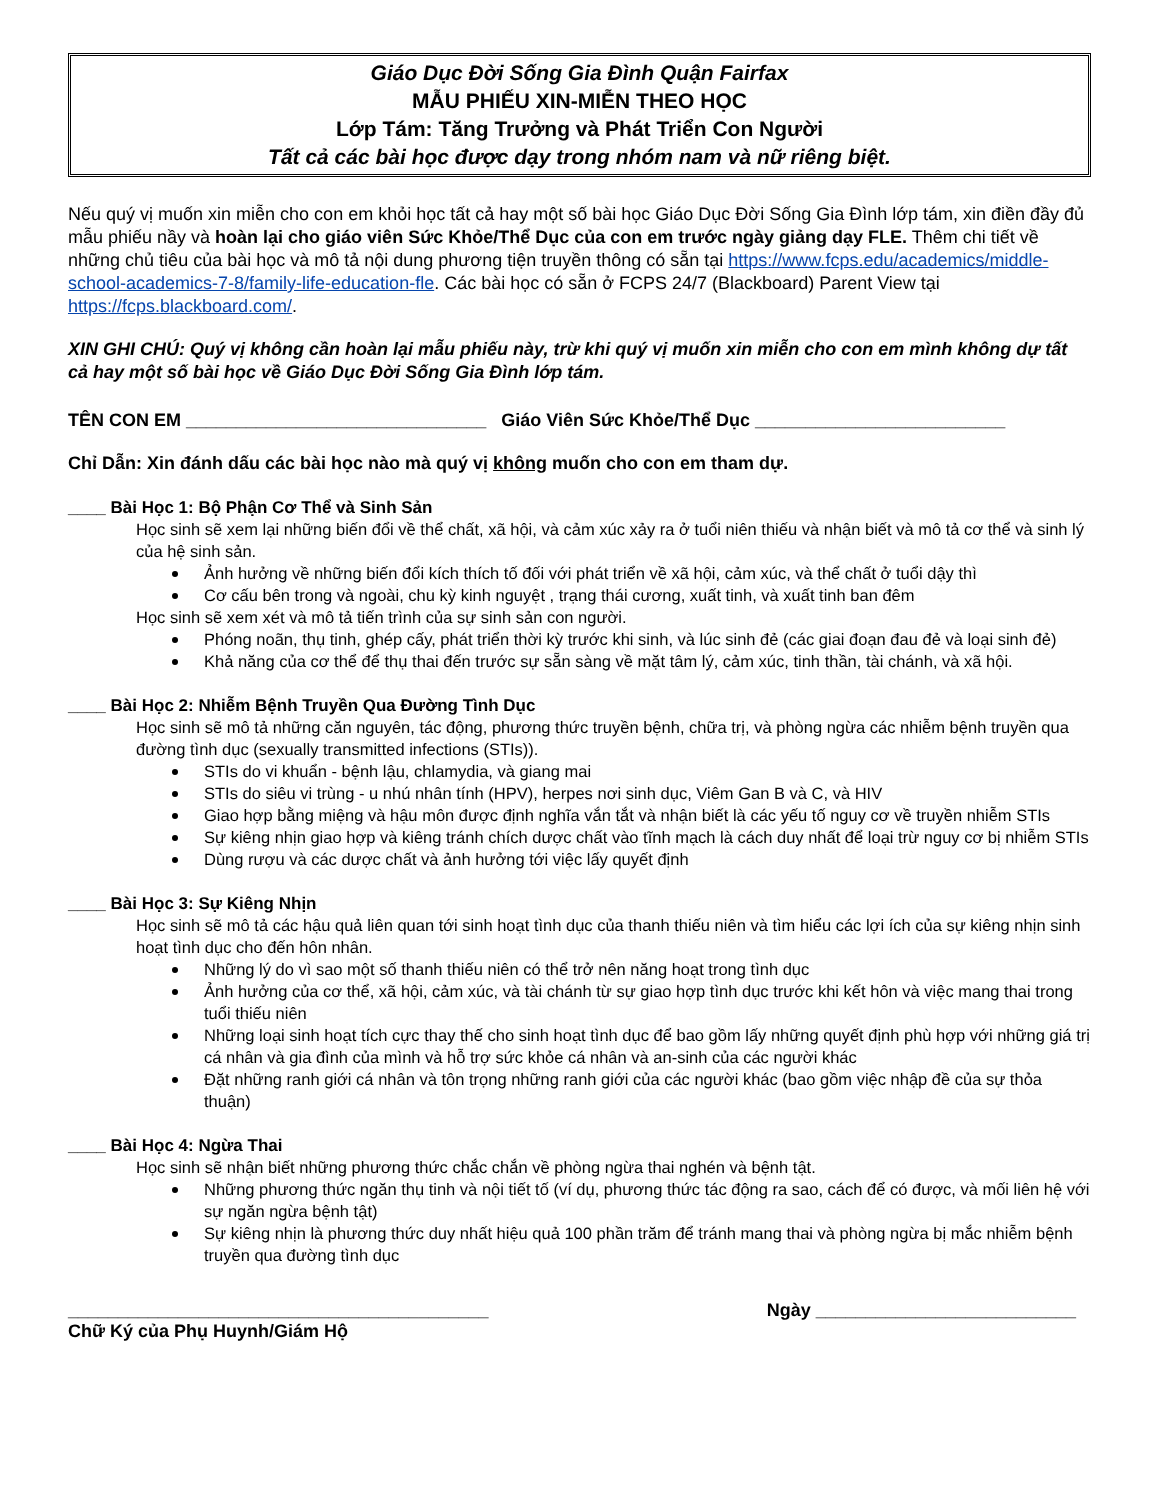Giáo Dục Đời Sống Gia Đình Quận Fairfax
MẪU PHIẾU XIN-MIỄN THEO HỌC
Lớp Tám: Tăng Trưởng và Phát Triển Con Người
Tất cả các bài học được dạy trong nhóm nam và nữ riêng biệt.
Nếu quý vị muốn xin miễn cho con em khỏi học tất cả hay một số bài học Giáo Dục Đời Sống Gia Đình lớp tám, xin điền đầy đủ mẫu phiếu nầy và hoàn lại cho giáo viên Sức Khỏe/Thể Dục của con em trước ngày giảng dạy FLE. Thêm chi tiết về những chủ tiêu của bài học và mô tả nội dung phương tiện truyền thông có sẵn tại https://www.fcps.edu/academics/middle-school-academics-7-8/family-life-education-fle. Các bài học có sẵn ở FCPS 24/7 (Blackboard) Parent View tại https://fcps.blackboard.com/.
XIN GHI CHÚ: Quý vị không cần hoàn lại mẫu phiếu này, trừ khi quý vị muốn xin miễn cho con em mình không dự tất cả hay một số bài học về Giáo Dục Đời Sống Gia Đình lớp tám.
TÊN CON EM ______________________________ Giáo Viên Sức Khỏe/Thể Dục _________________________
Chỉ Dẫn: Xin đánh dấu các bài học nào mà quý vị không muốn cho con em tham dự.
____ Bài Học 1: Bộ Phận Cơ Thể và Sinh Sản
Học sinh sẽ xem lại những biến đổi về thể chất, xã hội, và cảm xúc xảy ra ở tuổi niên thiếu và nhận biết và mô tả cơ thể và sinh lý của hệ sinh sản.
Ảnh hưởng về những biến đổi kích thích tố đối với phát triển về xã hội, cảm xúc, và thể chất ở tuổi dậy thì
Cơ cấu bên trong và ngoài, chu kỳ kinh nguyệt , trạng thái cương, xuất tinh, và xuất tinh ban đêm
Học sinh sẽ xem xét và mô tả tiến trình của sự sinh sản con người.
Phóng noãn, thụ tinh, ghép cấy, phát triển thời kỳ trước khi sinh, và lúc sinh đẻ (các giai đoạn đau đẻ và loại sinh đẻ)
Khả năng của cơ thể để thụ thai đến trước sự sẵn sàng về mặt tâm lý, cảm xúc, tinh thần, tài chánh, và xã hội.
____ Bài Học 2: Nhiễm Bệnh Truyền Qua Đường Tình Dục
Học sinh sẽ mô tả những căn nguyên, tác động, phương thức truyền bệnh, chữa trị, và phòng ngừa các nhiễm bệnh truyền qua đường tình dục (sexually transmitted infections (STIs)).
STIs do vi khuẩn - bệnh lậu, chlamydia, và giang mai
STIs do siêu vi trùng - u nhú nhân tính (HPV), herpes nơi sinh dục, Viêm Gan B và C, và HIV
Giao hợp bằng miệng và hậu môn được định nghĩa vắn tắt và nhận biết là các yếu tố nguy cơ về truyền nhiễm STIs
Sự kiêng nhịn giao hợp và kiêng tránh chích dược chất vào tĩnh mạch là cách duy nhất để loại trừ nguy cơ bị nhiễm STIs
Dùng rượu và các dược chất và ảnh hưởng tới việc lấy quyết định
____ Bài Học 3: Sự Kiêng Nhịn
Học sinh sẽ mô tả các hậu quả liên quan tới sinh hoạt tình dục của thanh thiếu niên và tìm hiểu các lợi ích của sự kiêng nhịn sinh hoạt tình dục cho đến hôn nhân.
Những lý do vì sao một số thanh thiếu niên có thể trở nên năng hoạt trong tình dục
Ảnh hưởng của cơ thể, xã hội, cảm xúc, và tài chánh từ sự giao hợp tình dục trước khi kết hôn và việc mang thai trong tuổi thiếu niên
Những loại sinh hoạt tích cực thay thế cho sinh hoạt tình dục để bao gồm lấy những quyết định phù hợp với những giá trị cá nhân và gia đình của mình và hỗ trợ sức khỏe cá nhân và an-sinh của các người khác
Đặt những ranh giới cá nhân và tôn trọng những ranh giới của các người khác (bao gồm việc nhập đề của sự thỏa thuận)
____ Bài Học 4: Ngừa Thai
Học sinh sẽ nhận biết những phương thức chắc chắn về phòng ngừa thai nghén và bệnh tật.
Những phương thức ngăn thụ tinh và nội tiết tố (ví dụ, phương thức tác động ra sao, cách để có được, và mối liên hệ với sự ngăn ngừa bệnh tật)
Sự kiêng nhịn là phương thức duy nhất hiệu quả 100 phần trăm để tránh mang thai và phòng ngừa bị mắc nhiễm bệnh truyền qua đường tình dục
__________________________________________ Ngày __________________________
Chữ Ký của Phụ Huynh/Giám Hộ